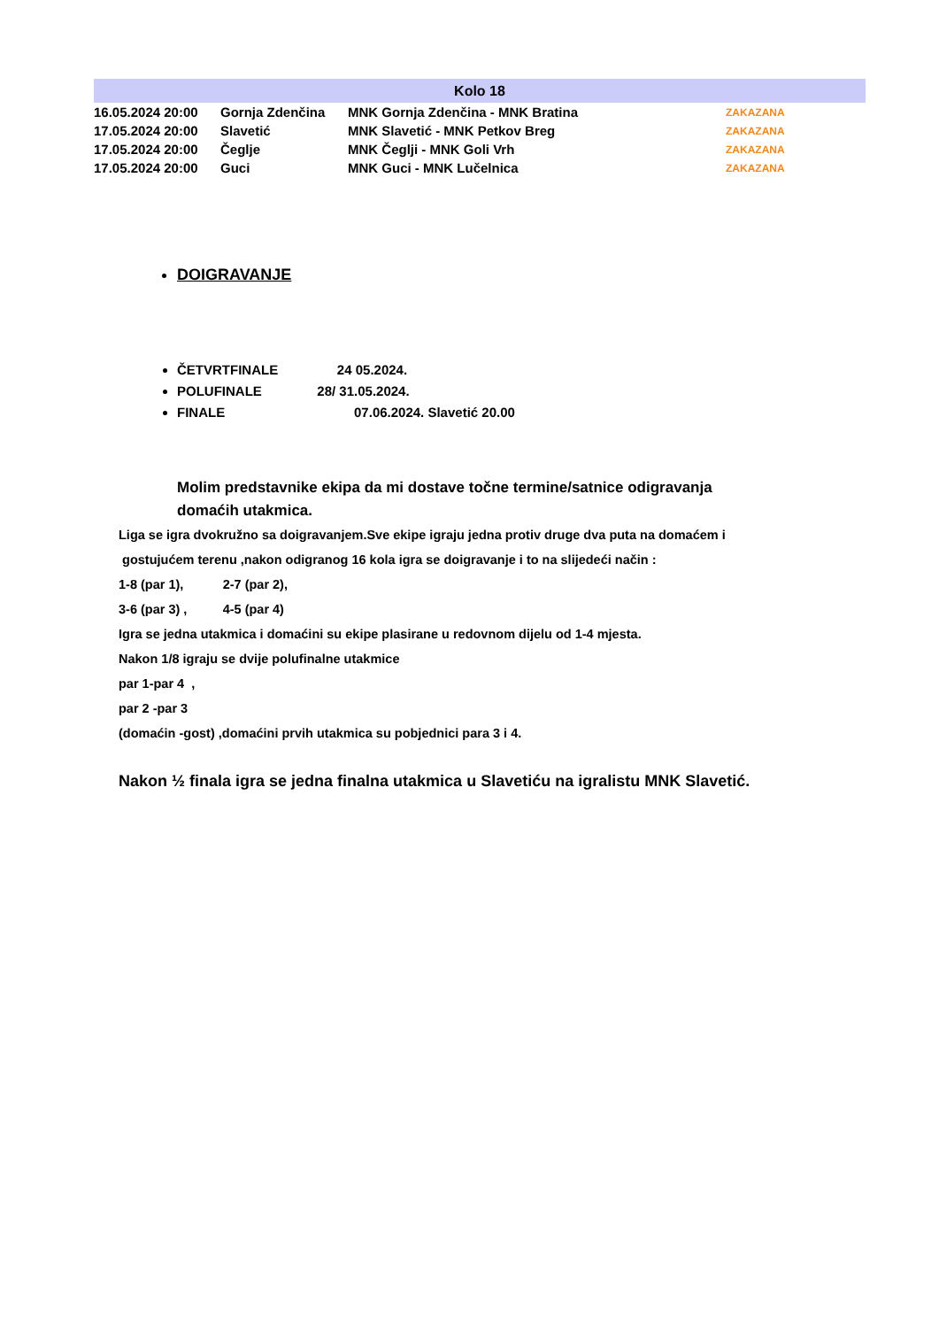| Kolo 18 | | | |
| --- | --- | --- | --- |
| 16.05.2024 20:00 | Gornja Zdenčina | MNK Gornja Zdenčina - MNK Bratina | ZAKAZANA |
| 17.05.2024 20:00 | Slavetić | MNK Slavetić - MNK Petkov Breg | ZAKAZANA |
| 17.05.2024 20:00 | Čeglje | MNK Čeglji - MNK Goli Vrh | ZAKAZANA |
| 17.05.2024 20:00 | Guci | MNK Guci - MNK Lučelnica | ZAKAZANA |
DOIGRAVANJE
ČETVRTFINALE 24 05.2024.
POLUFINALE 28/ 31.05.2024.
FINALE 07.06.2024. Slavetić 20.00
Molim predstavnike ekipa da mi dostave točne termine/satnice odigravanja
domaćih utakmica.
Liga se igra dvokružno sa doigravanjem.Sve ekipe igraju jedna protiv druge dva puta na domaćem i
gostujućem terenu ,nakon odigranog 16 kola igra se doigravanje i to na slijedeći način :
1-8 (par 1), 2-7 (par 2),
3-6 (par 3) , 4-5 (par 4)
Igra se jedna utakmica i domaćini su ekipe plasirane u redovnom dijelu od 1-4 mjesta.
Nakon 1/8 igraju se dvije polufinalne utakmice
par 1-par 4 ,
par 2 -par 3
(domaćin -gost) ,domaćini prvih utakmica su pobjednici para 3 i 4.
Nakon ½ finala igra se jedna finalna utakmica u Slavetiću na igralistu MNK Slavetić.